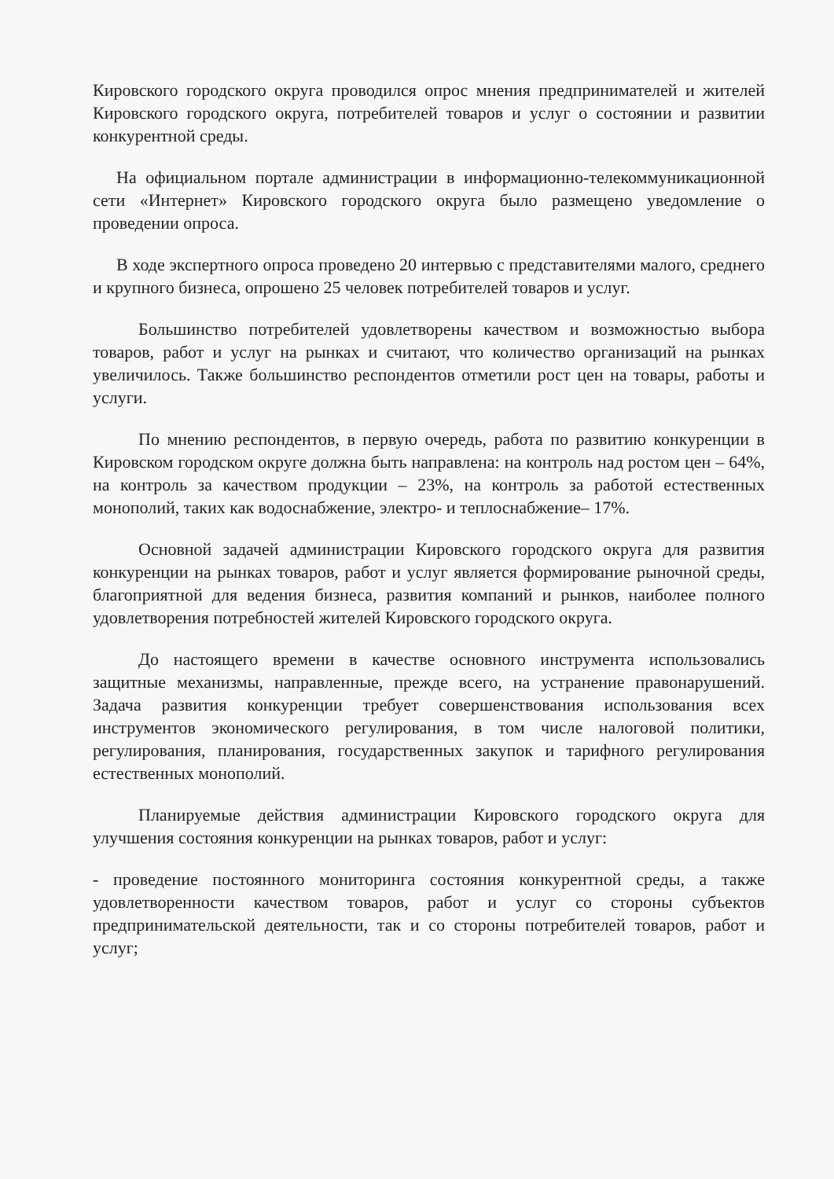Кировского городского округа проводился опрос мнения предпринимателей и жителей Кировского городского округа, потребителей товаров и услуг о состоянии и развитии конкурентной среды.
На официальном портале администрации в информационно-телекоммуникационной сети «Интернет» Кировского городского округа было размещено уведомление о проведении опроса.
В ходе экспертного опроса проведено 20 интервью с представителями малого, среднего и крупного бизнеса, опрошено 25 человек потребителей товаров и услуг.
Большинство потребителей удовлетворены качеством и возможностью выбора товаров, работ и услуг на рынках и считают, что количество организаций на рынках увеличилось. Также большинство респондентов отметили рост цен на товары, работы и услуги.
По мнению респондентов, в первую очередь, работа по развитию конкуренции в Кировском городском округе должна быть направлена: на контроль над ростом цен – 64%, на контроль за качеством продукции – 23%, на контроль за работой естественных монополий, таких как водоснабжение, электро- и теплоснабжение– 17%.
Основной задачей администрации Кировского городского округа для развития конкуренции на рынках товаров, работ и услуг является формирование рыночной среды, благоприятной для ведения бизнеса, развития компаний и рынков, наиболее полного удовлетворения потребностей жителей Кировского городского округа.
До настоящего времени в качестве основного инструмента использовались защитные механизмы, направленные, прежде всего, на устранение правонарушений. Задача развития конкуренции требует совершенствования использования всех инструментов экономического регулирования, в том числе налоговой политики, регулирования, планирования, государственных закупок и тарифного регулирования естественных монополий.
Планируемые действия администрации Кировского городского округа для улучшения состояния конкуренции на рынках товаров, работ и услуг:
- проведение постоянного мониторинга состояния конкурентной среды, а также удовлетворенности качеством товаров, работ и услуг со стороны субъектов предпринимательской деятельности, так и со стороны потребителей товаров, работ и услуг;